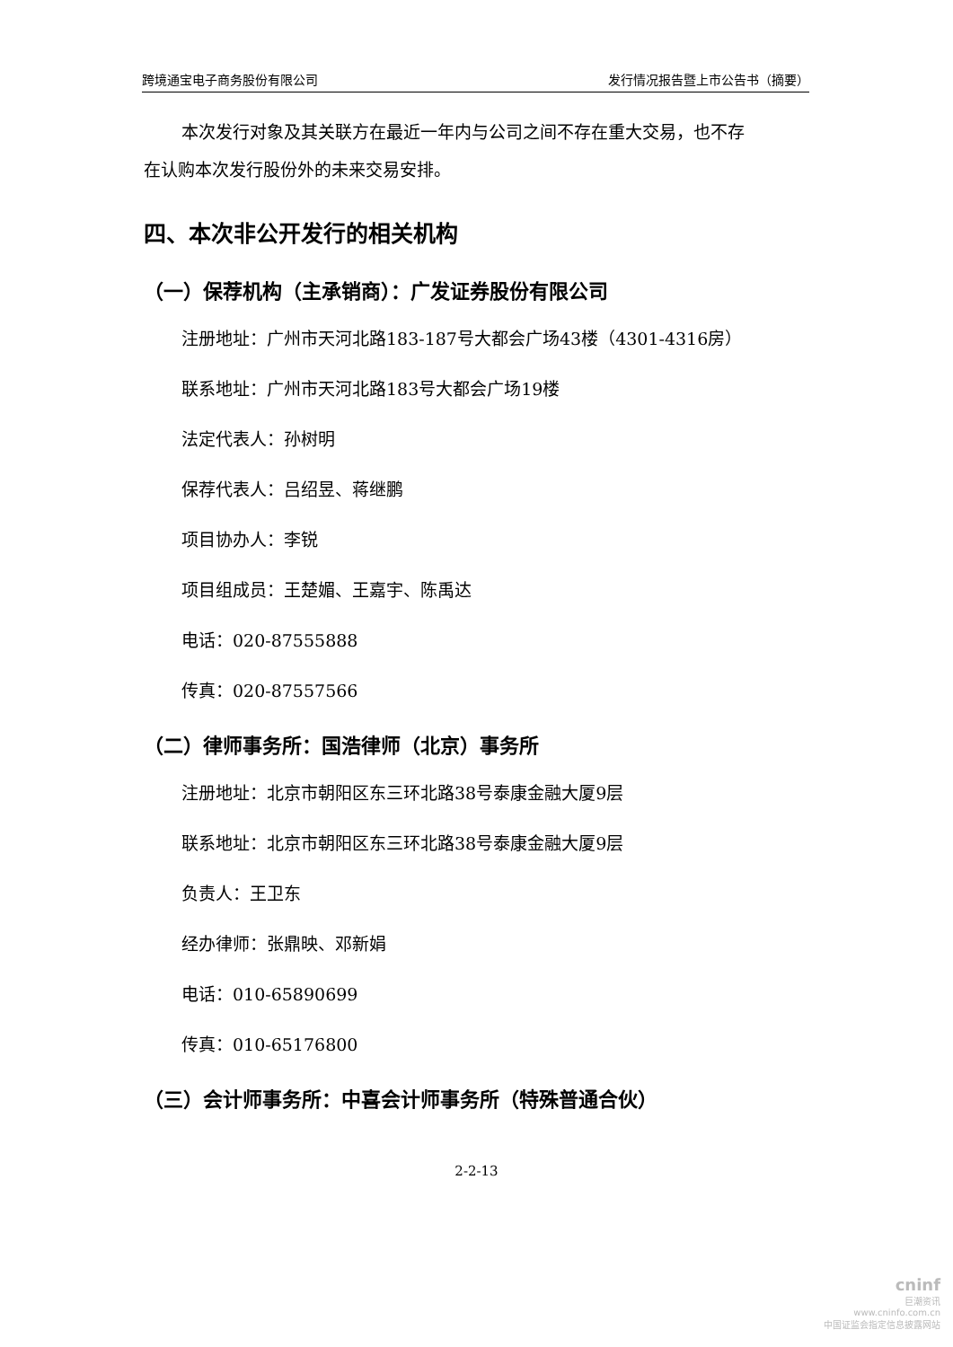跨境通宝电子商务股份有限公司 发行情况报告暨上市公告书（摘要）
本次发行对象及其关联方在最近一年内与公司之间不存在重大交易，也不存
在认购本次发行股份外的未来交易安排。
四、本次非公开发行的相关机构
（一）保荐机构（主承销商）：广发证券股份有限公司
注册地址：广州市天河北路183-187号大都会广场43楼（4301-4316房）
联系地址：广州市天河北路183号大都会广场19楼
法定代表人：孙树明
保荐代表人：吕绍昱、蒋继鹏
项目协办人：李锐
项目组成员：王楚媚、王嘉宇、陈禹达
电话：020-87555888
传真：020-87557566
（二）律师事务所：国浩律师（北京）事务所
注册地址：北京市朝阳区东三环北路38号泰康金融大厦9层
联系地址：北京市朝阳区东三环北路38号泰康金融大厦9层
负责人：王卫东
经办律师：张鼎映、邓新娟
电话：010-65890699
传真：010-65176800
（三）会计师事务所：中喜会计师事务所（特殊普通合伙）
2-2-13
cninf
巨潮资讯
www.cninfo.com.cn
中国证监会指定信息披露网站